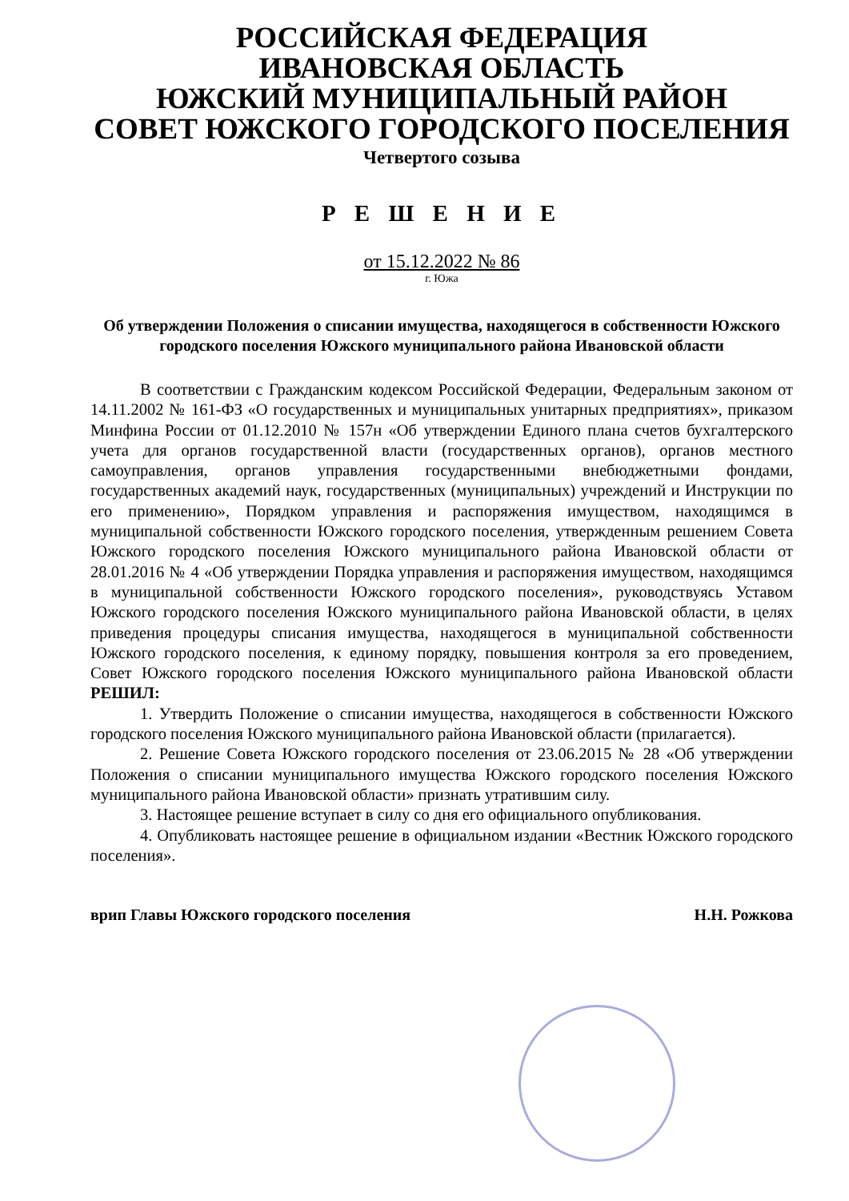РОССИЙСКАЯ ФЕДЕРАЦИЯ
ИВАНОВСКАЯ ОБЛАСТЬ
ЮЖСКИЙ МУНИЦИПАЛЬНЫЙ РАЙОН
СОВЕТ ЮЖСКОГО ГОРОДСКОГО ПОСЕЛЕНИЯ
Четвертого созыва
Р Е Ш Е Н И Е
от 15.12.2022 № 86
г. Южа
Об утверждении Положения о списании имущества, находящегося в собственности Южского городского поселения Южского муниципального района Ивановской области
В соответствии с Гражданским кодексом Российской Федерации, Федеральным законом от 14.11.2002 № 161-ФЗ «О государственных и муниципальных унитарных предприятиях», приказом Минфина России от 01.12.2010 № 157н «Об утверждении Единого плана счетов бухгалтерского учета для органов государственной власти (государственных органов), органов местного самоуправления, органов управления государственными внебюджетными фондами, государственных академий наук, государственных (муниципальных) учреждений и Инструкции по его применению», Порядком управления и распоряжения имуществом, находящимся в муниципальной собственности Южского городского поселения, утвержденным решением Совета Южского городского поселения Южского муниципального района Ивановской области от 28.01.2016 № 4 «Об утверждении Порядка управления и распоряжения имуществом, находящимся в муниципальной собственности Южского городского поселения», руководствуясь Уставом Южского городского поселения Южского муниципального района Ивановской области, в целях приведения процедуры списания имущества, находящегося в муниципальной собственности Южского городского поселения, к единому порядку, повышения контроля за его проведением, Совет Южского городского поселения Южского муниципального района Ивановской области РЕШИЛ:
1. Утвердить Положение о списании имущества, находящегося в собственности Южского городского поселения Южского муниципального района Ивановской области (прилагается).
2. Решение Совета Южского городского поселения от 23.06.2015 № 28 «Об утверждении Положения о списании муниципального имущества Южского городского поселения Южского муниципального района Ивановской области» признать утратившим силу.
3. Настоящее решение вступает в силу со дня его официального опубликования.
4. Опубликовать настоящее решение в официальном издании «Вестник Южского городского поселения».
врип Главы Южского городского поселения Н.Н. Рожкова